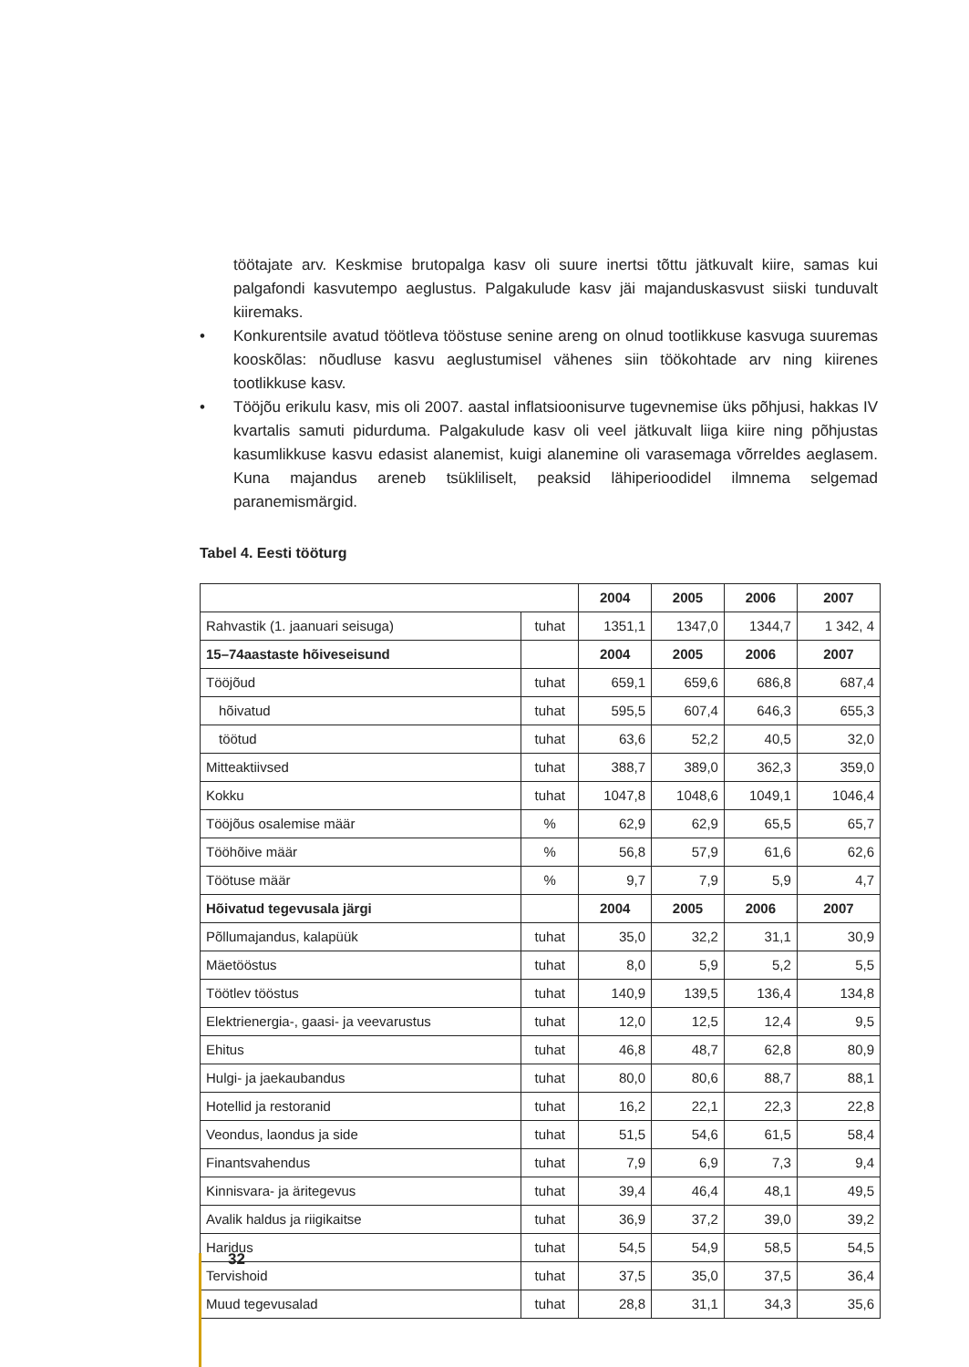töötajate arv. Keskmise brutopalga kasv oli suure inertsi tõttu jätkuvalt kiire, samas kui palgafondi kasvutempo aeglustus. Palgakulude kasv jäi majanduskasvust siiski tunduvalt kiiremaks.
• Konkurentsile avatud töötleva tööstuse senine areng on olnud tootlikkuse kasvuga suuremas kooskõlas: nõudluse kasvu aeglustumisel vähenes siin töökohtade arv ning kiirenes tootlikkuse kasv.
• Tööjõu erikulu kasv, mis oli 2007. aastal inflatsioonisurve tugevnemise üks põhjusi, hakkas IV kvartalis samuti pidurduma. Palgakulude kasv oli veel jätkuvalt liiga kiire ning põhjustas kasumlikkuse kasvu edasist alanemist, kuigi alanemine oli varasemaga võrreldes aeglasem. Kuna majandus areneb tsükliliselt, peaksid lähiperioodidel ilmnema selgemad paranemismärgid.
Tabel 4. Eesti tööturg
| | | 2004 | 2005 | 2006 | 2007 |
| --- | --- | --- | --- | --- | --- |
| Rahvastik (1. jaanuari seisuga) | tuhat | 1351,1 | 1347,0 | 1344,7 | 1 342, 4 |
| 15–74aastaste hõiveseisund | | 2004 | 2005 | 2006 | 2007 |
| Tööjõud | tuhat | 659,1 | 659,6 | 686,8 | 687,4 |
| hõivatud | tuhat | 595,5 | 607,4 | 646,3 | 655,3 |
| töötud | tuhat | 63,6 | 52,2 | 40,5 | 32,0 |
| Mitteaktiivsed | tuhat | 388,7 | 389,0 | 362,3 | 359,0 |
| Kokku | tuhat | 1047,8 | 1048,6 | 1049,1 | 1046,4 |
| Tööjõus osalemise määr | % | 62,9 | 62,9 | 65,5 | 65,7 |
| Tööhõive määr | % | 56,8 | 57,9 | 61,6 | 62,6 |
| Töötuse määr | % | 9,7 | 7,9 | 5,9 | 4,7 |
| Hõivatud tegevusala järgi | | 2004 | 2005 | 2006 | 2007 |
| Põllumajandus, kalapüük | tuhat | 35,0 | 32,2 | 31,1 | 30,9 |
| Mäetööstus | tuhat | 8,0 | 5,9 | 5,2 | 5,5 |
| Töötlev tööstus | tuhat | 140,9 | 139,5 | 136,4 | 134,8 |
| Elektrienergia-, gaasi- ja veevarustus | tuhat | 12,0 | 12,5 | 12,4 | 9,5 |
| Ehitus | tuhat | 46,8 | 48,7 | 62,8 | 80,9 |
| Hulgi- ja jaekaubandus | tuhat | 80,0 | 80,6 | 88,7 | 88,1 |
| Hotellid ja restoranid | tuhat | 16,2 | 22,1 | 22,3 | 22,8 |
| Veondus, laondus ja side | tuhat | 51,5 | 54,6 | 61,5 | 58,4 |
| Finantsvahendus | tuhat | 7,9 | 6,9 | 7,3 | 9,4 |
| Kinnisvara- ja äritegevus | tuhat | 39,4 | 46,4 | 48,1 | 49,5 |
| Avalik haldus ja riigikaitse | tuhat | 36,9 | 37,2 | 39,0 | 39,2 |
| Haridus | tuhat | 54,5 | 54,9 | 58,5 | 54,5 |
| Tervishoid | tuhat | 37,5 | 35,0 | 37,5 | 36,4 |
| Muud tegevusalad | tuhat | 28,8 | 31,1 | 34,3 | 35,6 |
32